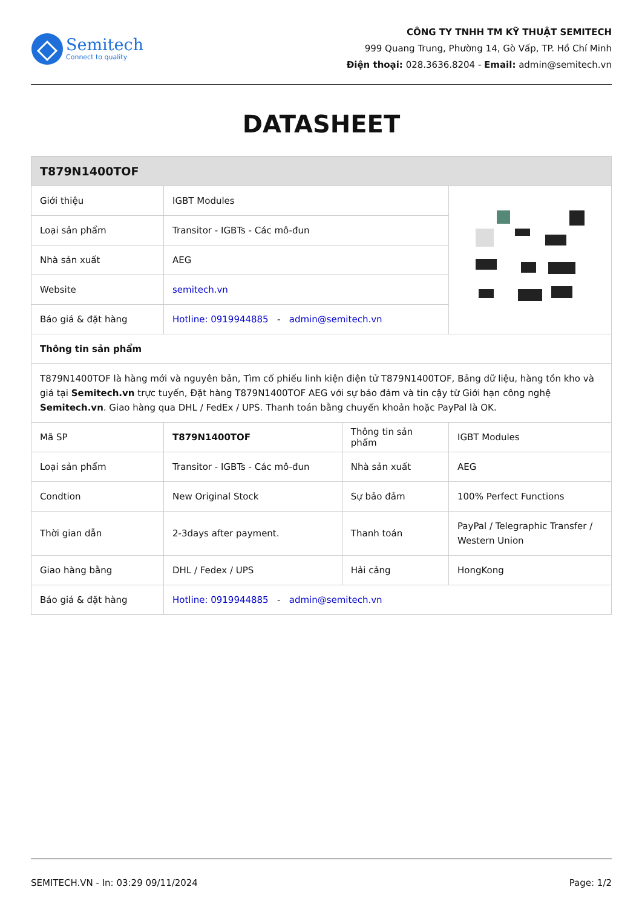Semitech
Connect to quality
CÔNG TY TNHH TM KỸ THUẬT SEMITECH
999 Quang Trung, Phường 14, Gò Vấp, TP. Hồ Chí Minh
Điện thoại: 028.3636.8204 - Email: admin@semitech.vn
DATASHEET
| T879N1400TOF | | | |
| Giới thiệu | IGBT Modules | | |
| Loại sản phẩm | Transitor - IGBTs - Các mô-đun | | |
| Nhà sản xuất | AEG | | |
| Website | semitech.vn | | |
| Báo giá & đặt hàng | Hotline: 0919944885 - admin@semitech.vn | | |
| Thông tin sản phẩm | | | |
| T879N1400TOF là hàng mới và nguyên bản, Tìm cổ phiếu linh kiện điện tử T879N1400TOF, Bảng dữ liệu, hàng tồn kho và giá tại Semitech.vn trực tuyến, Đặt hàng T879N1400TOF AEG với sự bảo đảm và tin cậy từ Giới hạn công nghệ Semitech.vn . Giao hàng qua DHL / FedEx / UPS. Thanh toán bằng chuyển khoản hoặc PayPal là OK. | | | |
| Mã SP | T879N1400TOF | Thông tin sản phẩm | IGBT Modules |
| Loại sản phẩm | Transitor - IGBTs - Các mô-đun | Nhà sản xuất | AEG |
| Condtion | New Original Stock | Sự bảo đảm | 100% Perfect Functions |
| Thời gian dẫn | 2-3days after payment. | Thanh toán | PayPal / Telegraphic Transfer / Western Union |
| Giao hàng bằng | DHL / Fedex / UPS | Hải cảng | HongKong |
| Báo giá & đặt hàng | Hotline: 0919944885 - admin@semitech.vn | | |
SEMITECH.VN - In: 03:29 09/11/2024 Page: 1/2